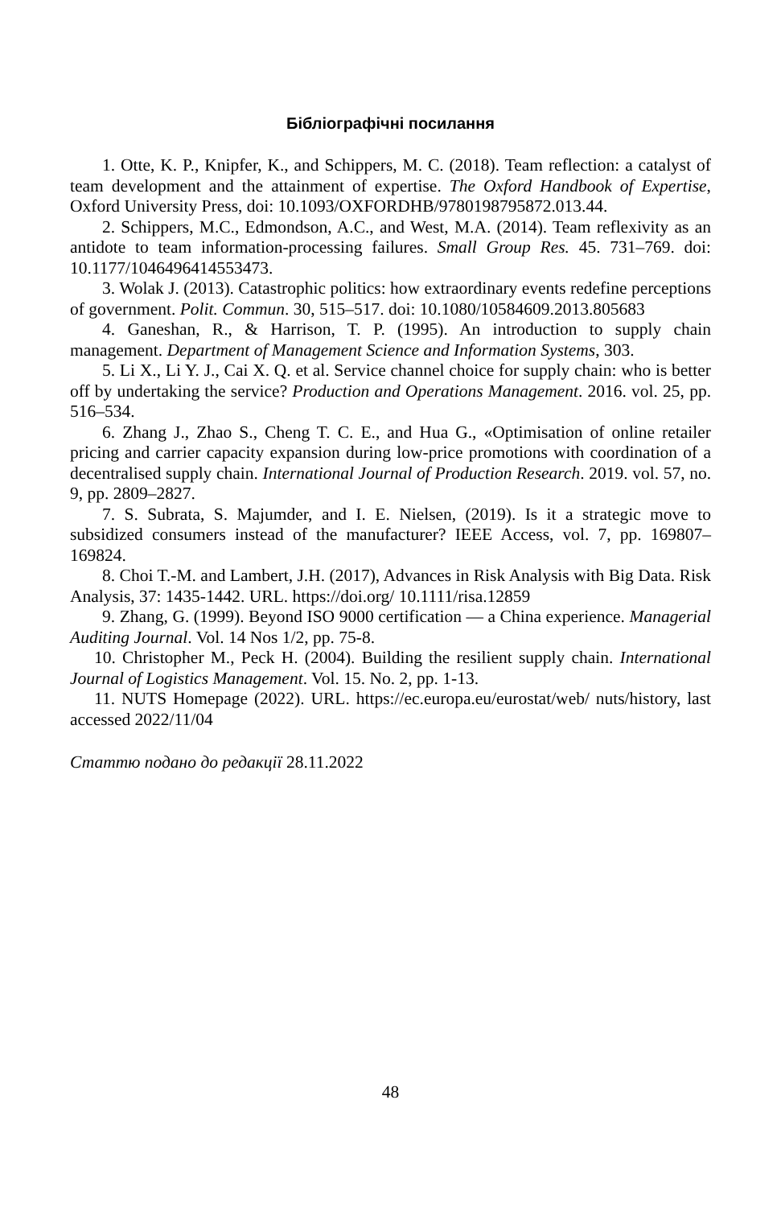Бібліографічні посилання
1. Otte, K. P., Knipfer, K., and Schippers, M. C. (2018). Team reflection: a catalyst of team development and the attainment of expertise. The Oxford Handbook of Expertise, Oxford University Press, doi: 10.1093/OXFORDHB/9780198795872.013.44.
2. Schippers, M.C., Edmondson, A.C., and West, M.A. (2014). Team reflexivity as an antidote to team information-processing failures. Small Group Res. 45. 731–769. doi: 10.1177/1046496414553473.
3. Wolak J. (2013). Catastrophic politics: how extraordinary events redefine perceptions of government. Polit. Commun. 30, 515–517. doi: 10.1080/10584609.2013.805683
4. Ganeshan, R., & Harrison, T. P. (1995). An introduction to supply chain management. Department of Management Science and Information Systems, 303.
5. Li X., Li Y. J., Cai X. Q. et al. Service channel choice for supply chain: who is better off by undertaking the service? Production and Operations Management. 2016. vol. 25, pp. 516–534.
6. Zhang J., Zhao S., Cheng T. C. E., and Hua G., «Optimisation of online retailer pricing and carrier capacity expansion during low-price promotions with coordination of a decentralised supply chain. International Journal of Production Research. 2019. vol. 57, no. 9, pp. 2809–2827.
7. S. Subrata, S. Majumder, and I. E. Nielsen, (2019). Is it a strategic move to subsidized consumers instead of the manufacturer? IEEE Access, vol. 7, pp. 169807–169824.
8. Choi T.-M. and Lambert, J.H. (2017), Advances in Risk Analysis with Big Data. Risk Analysis, 37: 1435-1442. URL. https://doi.org/ 10.1111/risa.12859
9. Zhang, G. (1999). Beyond ISO 9000 certification — a China experience. Managerial Auditing Journal. Vol. 14 Nos 1/2, pp. 75-8.
10. Christopher M., Peck H. (2004). Building the resilient supply chain. International Journal of Logistics Management. Vol. 15. No. 2, pp. 1-13.
11. NUTS Homepage (2022). URL. https://ec.europa.eu/eurostat/web/ nuts/history, last accessed 2022/11/04
Статтю подано до редакції 28.11.2022
48